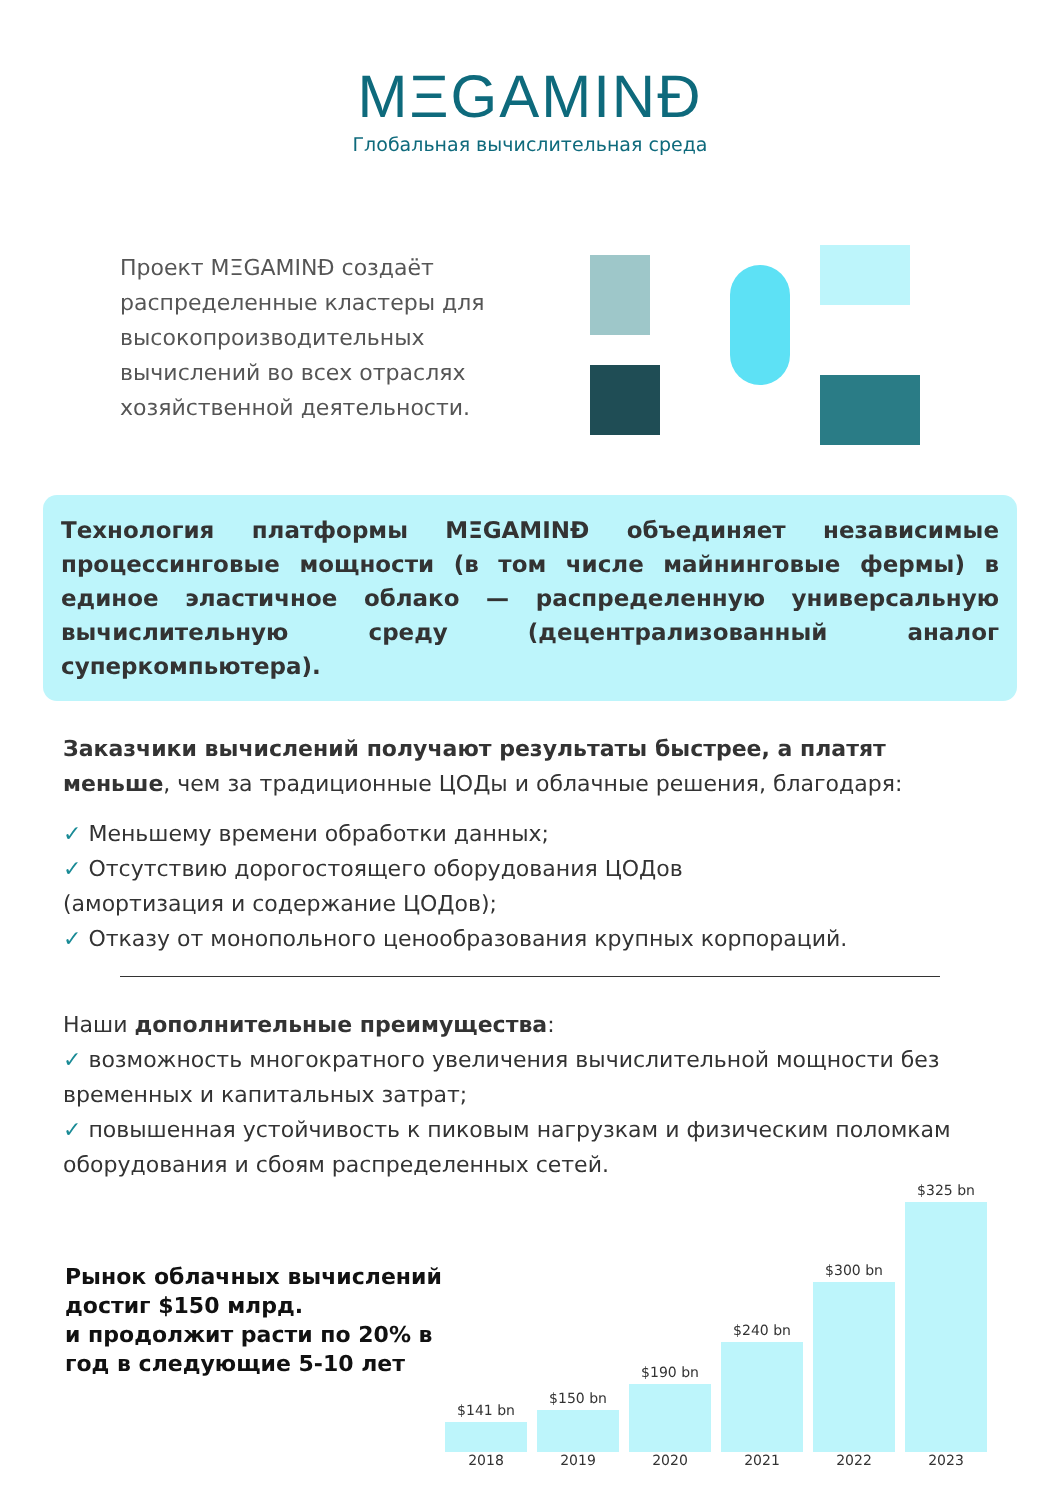MΞGAMINĐ
Глобальная вычислительная среда
Проект MΞGAMINĐ создаёт распределенные кластеры для высокопроизводительных вычислений во всех отраслях хозяйственной деятельности.
Технология платформы MΞGAMINĐ объединяет независимые процессинговые мощности (в том числе майнинговые фермы) в единое эластичное облако — распределенную универсальную вычислительную среду (децентрализованный аналог суперкомпьютера).
Заказчики вычислений получают результаты быстрее, а платят меньше, чем за традиционные ЦОДы и облачные решения, благодаря:
✓ Меньшему времени обработки данных;
✓ Отсутствию дорогостоящего оборудования ЦОДов
(амортизация и содержание ЦОДов);
✓ Отказу от монопольного ценообразования крупных корпораций.
Наши дополнительные преимущества:
✓ возможность многократного увеличения вычислительной мощности без временных и капитальных затрат;
✓ повышенная устойчивость к пиковым нагрузкам и физическим поломкам оборудования и сбоям распределенных сетей.
Рынок облачных вычислений достиг $150 млрд.
и продолжит расти по 20% в год в следующие 5-10 лет
$141 bn
$150 bn
$190 bn
$240 bn
$300 bn
$325 bn
2018 2019 2020 2021 2022 2023